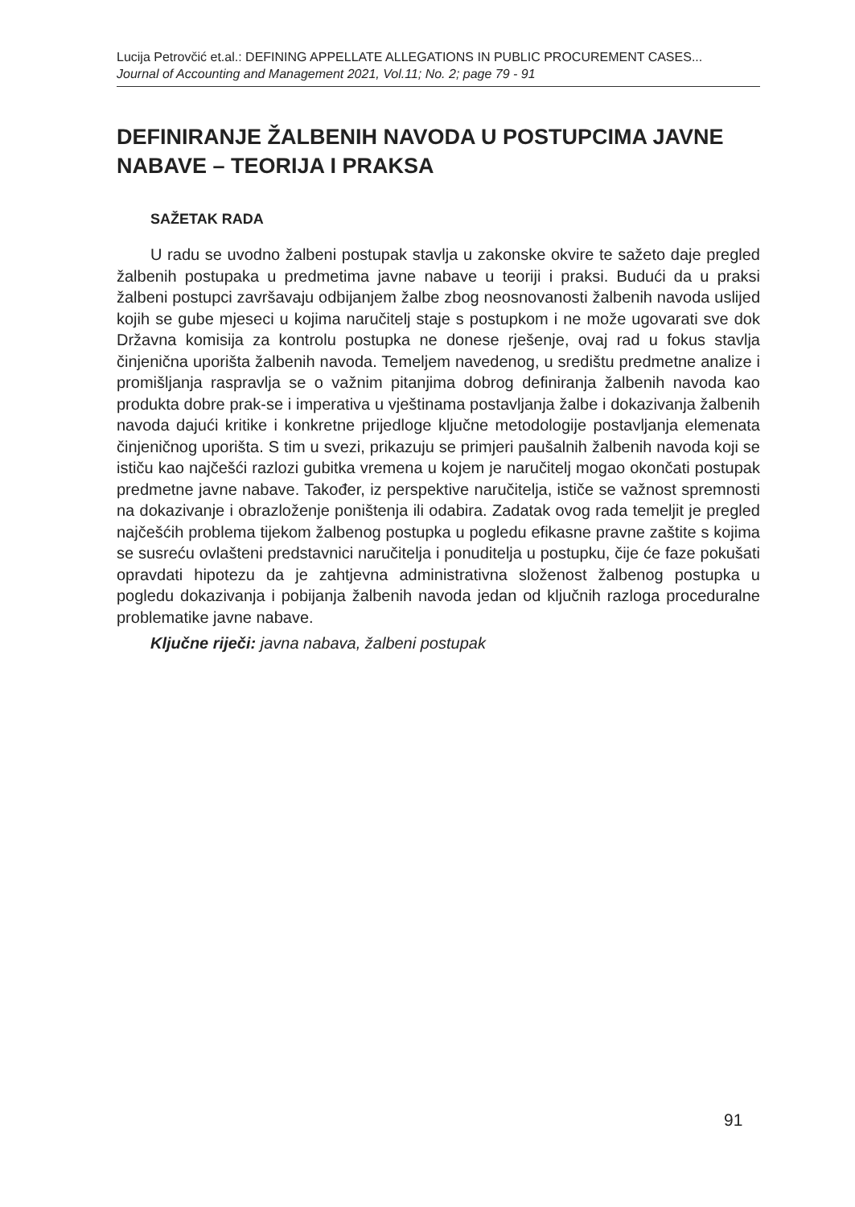Lucija Petrovčić et.al.: DEFINING APPELLATE ALLEGATIONS IN PUBLIC PROCUREMENT CASES...
Journal of Accounting and Management 2021, Vol.11; No. 2; page 79 - 91
DEFINIRANJE ŽALBENIH NAVODA U POSTUPCIMA JAVNE NABAVE – TEORIJA I PRAKSA
SAŽETAK RADA
U radu se uvodno žalbeni postupak stavlja u zakonske okvire te sažeto daje pregled žalbenih postupaka u predmetima javne nabave u teoriji i praksi. Budući da u praksi žalbeni postupci završavaju odbijanjem žalbe zbog neosnovanosti žalbenih navoda uslijed kojih se gube mjeseci u kojima naručitelj staje s postupkom i ne može ugovarati sve dok Državna komisija za kontrolu postupka ne donese rješenje, ovaj rad u fokus stavlja činjenična uporišta žalbenih navoda. Temeljem navedenog, u središtu predmetne analize i promišljanja raspravlja se o važnim pitanjima dobrog definiranja žalbenih navoda kao produkta dobre prak-se i imperativa u vještinama postavljanja žalbe i dokazivanja žalbenih navoda dajući kritike i konkretne prijedloge ključne metodologije postavljanja elemenata činjeničnog uporišta. S tim u svezi, prikazuju se primjeri paušalnih žalbenih navoda koji se ističu kao najčešći razlozi gubitka vremena u kojem je naručitelj mogao okončati postupak predmetne javne nabave. Također, iz perspektive naručitelja, ističe se važnost spremnosti na dokazivanje i obrazloženje poništenja ili odabira. Zadatak ovog rada temeljit je pregled najčešćih problema tijekom žalbenog postupka u pogledu efikasne pravne zaštite s kojima se susreću ovlašteni predstavnici naručitelja i ponuditelja u postupku, čije će faze pokušati opravdati hipotezu da je zahtjevna administrativna složenost žalbenog postupka u pogledu dokazivanja i pobijanja žalbenih navoda jedan od ključnih razloga proceduralne problematike javne nabave.
Ključne riječi: javna nabava, žalbeni postupak
91